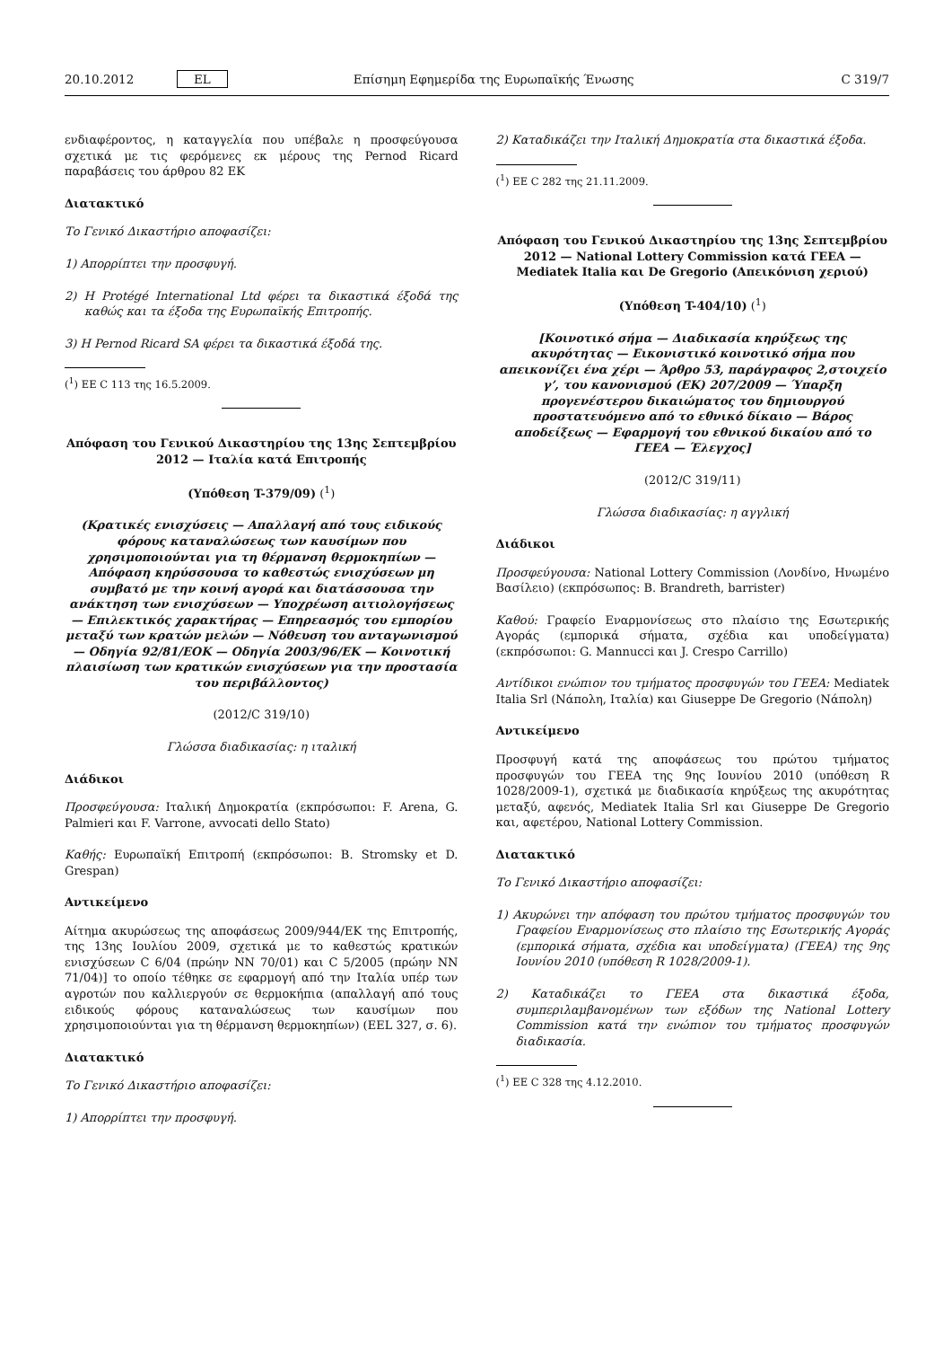20.10.2012 EL Επίσημη Εφημερίδα της Ευρωπαϊκής Ένωσης C 319/7
ενδιαφέροντος, η καταγγελία που υπέβαλε η προσφεύγουσα σχετικά με τις φερόμενες εκ μέρους της Pernod Ricard παραβάσεις του άρθρου 82 ΕΚ
Διατακτικό
Το Γενικό Δικαστήριο αποφασίζει:
1) Απορρίπτει την προσφυγή.
2) Η Protégé International Ltd φέρει τα δικαστικά έξοδά της καθώς και τα έξοδα της Ευρωπαϊκής Επιτροπής.
3) Η Pernod Ricard SA φέρει τα δικαστικά έξοδά της.
(<sup>1</sup>) ΕΕ C 113 της 16.5.2009.
Απόφαση του Γενικού Δικαστηρίου της 13ης Σεπτεμβρίου 2012 — Ιταλία κατά Επιτροπής
(Υπόθεση T-379/09) (<sup>1</sup>)
(Κρατικές ενισχύσεις — Απαλλαγή από τους ειδικούς φόρους καταναλώσεως των καυσίμων που χρησιμοποιούνται για τη θέρμανση θερμοκηπίων — Απόφαση κηρύσσουσα το καθεστώς ενισχύσεων μη συμβατό με την κοινή αγορά και διατάσσουσα την ανάκτηση των ενισχύσεων — Υποχρέωση αιτιολογήσεως — Επιλεκτικός χαρακτήρας — Επηρεασμός του εμπορίου μεταξύ των κρατών μελών — Νόθευση του ανταγωνισμού — Οδηγία 92/81/ΕΟΚ — Οδηγία 2003/96/ΕΚ — Κοινοτική πλαισίωση των κρατικών ενισχύσεων για την προστασία του περιβάλλοντος)
(2012/C 319/10)
Γλώσσα διαδικασίας: η ιταλική
Διάδικοι
Προσφεύγουσα: Ιταλική Δημοκρατία (εκπρόσωποι: F. Arena, G. Palmieri και F. Varrone, avvocati dello Stato)
Καθής: Ευρωπαϊκή Επιτροπή (εκπρόσωποι: B. Stromsky et D. Grespan)
Αντικείμενο
Αίτημα ακυρώσεως της αποφάσεως 2009/944/ΕΚ της Επιτροπής, της 13ης Ιουλίου 2009, σχετικά με το καθεστώς κρατικών ενισχύσεων C 6/04 (πρώην NN 70/01) και C 5/2005 (πρώην NN 71/04)] το οποίο τέθηκε σε εφαρμογή από την Ιταλία υπέρ των αγροτών που καλλιεργούν σε θερμοκήπια (απαλλαγή από τους ειδικούς φόρους καταναλώσεως των καυσίμων που χρησιμοποιούνται για τη θέρμανση θερμοκηπίων) (ΕΕL 327, σ. 6).
Διατακτικό
Το Γενικό Δικαστήριο αποφασίζει:
1) Απορρίπτει την προσφυγή.
2) Καταδικάζει την Ιταλική Δημοκρατία στα δικαστικά έξοδα.
(<sup>1</sup>) ΕΕ C 282 της 21.11.2009.
Απόφαση του Γενικού Δικαστηρίου της 13ης Σεπτεμβρίου 2012 — National Lottery Commission κατά ΓΕΕΑ — Mediatek Italia και De Gregorio (Απεικόνιση χεριού)
(Υπόθεση T-404/10) (<sup>1</sup>)
[Κοινοτικό σήμα — Διαδικασία κηρύξεως της ακυρότητας — Εικονιστικό κοινοτικό σήμα που απεικονίζει ένα χέρι — Άρθρο 53, παράγραφος 2,στοιχείο γ’, του κανονισμού (ΕΚ) 207/2009 — Ύπαρξη προγενέστερου δικαιώματος του δημιουργού προστατευόμενο από το εθνικό δίκαιο — Βάρος αποδείξεως — Εφαρμογή του εθνικού δικαίου από το ΓΕΕΑ — Έλεγχος]
(2012/C 319/11)
Γλώσσα διαδικασίας: η αγγλική
Διάδικοι
Προσφεύγουσα: National Lottery Commission (Λονδίνο, Ηνωμένο Βασίλειο) (εκπρόσωπος: B. Brandreth, barrister)
Καθού: Γραφείο Εναρμονίσεως στο πλαίσιο της Εσωτερικής Αγοράς (εμπορικά σήματα, σχέδια και υποδείγματα) (εκπρόσωποι: G. Mannucci και J. Crespo Carrillo)
Αντίδικοι ενώπιον του τμήματος προσφυγών του ΓΕΕΑ: Mediatek Italia Srl (Νάπολη, Ιταλία) και Giuseppe De Gregorio (Νάπολη)
Αντικείμενο
Προσφυγή κατά της αποφάσεως του πρώτου τμήματος προσφυγών του ΓΕΕΑ της 9ης Ιουνίου 2010 (υπόθεση R 1028/2009-1), σχετικά με διαδικασία κηρύξεως της ακυρότητας μεταξύ, αφενός, Mediatek Italia Srl και Giuseppe De Gregorio και, αφετέρου, National Lottery Commission.
Διατακτικό
Το Γενικό Δικαστήριο αποφασίζει:
1) Ακυρώνει την απόφαση του πρώτου τμήματος προσφυγών του Γραφείου Εναρμονίσεως στο πλαίσιο της Εσωτερικής Αγοράς (εμπορικά σήματα, σχέδια και υποδείγματα) (ΓΕΕΑ) της 9ης Ιουνίου 2010 (υπόθεση R 1028/2009-1).
2) Καταδικάζει το ΓΕΕΑ στα δικαστικά έξοδα, συμπεριλαμβανομένων των εξόδων της National Lottery Commission κατά την ενώπιον του τμήματος προσφυγών διαδικασία.
(<sup>1</sup>) ΕΕ C 328 της 4.12.2010.